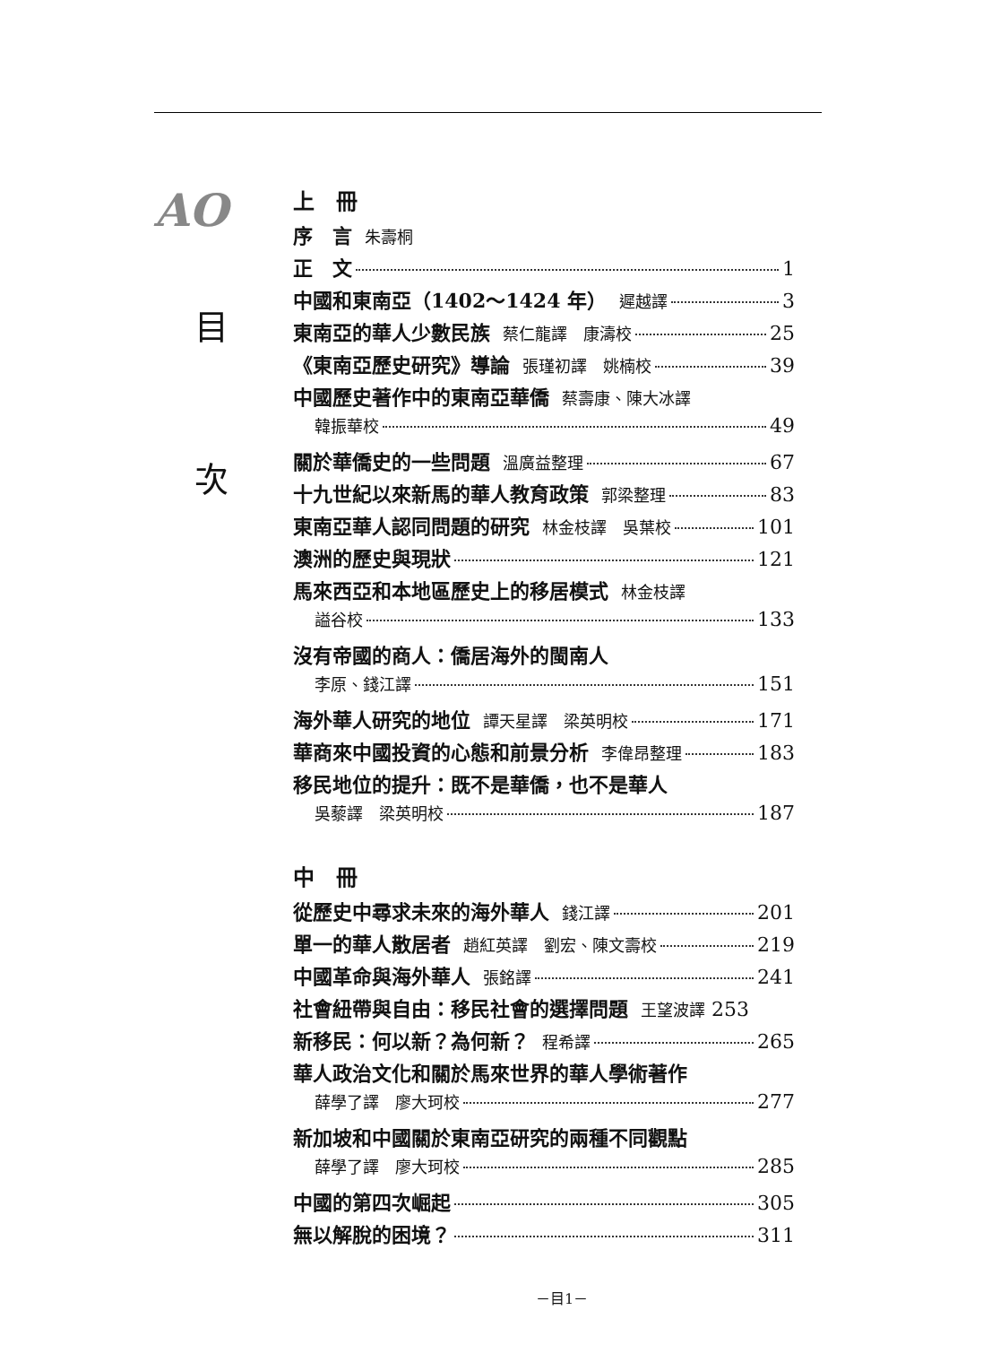AO
目
次
上　冊
序　言 朱壽桐
正　文 1
中國和東南亞（1402～1424 年） 遲越譯 3
東南亞的華人少數民族 蔡仁龍譯　康濤校 25
《東南亞歷史研究》導論 張瑾初譯　姚楠校 39
中國歷史著作中的東南亞華僑 蔡壽康、陳大冰譯
韓振華校 49
關於華僑史的一些問題 溫廣益整理 67
十九世紀以來新馬的華人教育政策 郭梁整理 83
東南亞華人認同問題的研究 林金枝譯　吳葉校 101
澳洲的歷史與現狀 121
馬來西亞和本地區歷史上的移居模式 林金枝譯
謚谷校 133
沒有帝國的商人：僑居海外的閩南人
李原、錢江譯 151
海外華人研究的地位 譚天星譯　梁英明校 171
華商來中國投資的心態和前景分析 李偉昂整理 183
移民地位的提升：既不是華僑，也不是華人
吳藜譯　梁英明校 187
中　冊
從歷史中尋求未來的海外華人 錢江譯 201
單一的華人散居者 趙紅英譯　劉宏、陳文壽校 219
中國革命與海外華人 張銘譯 241
社會紐帶與自由：移民社會的選擇問題 王望波譯 253
新移民：何以新？為何新？ 程希譯 265
華人政治文化和關於馬來世界的華人學術著作
薛學了譯　廖大珂校 277
新加坡和中國關於東南亞研究的兩種不同觀點
薛學了譯　廖大珂校 285
中國的第四次崛起 305
無以解脫的困境？ 311
－目1－